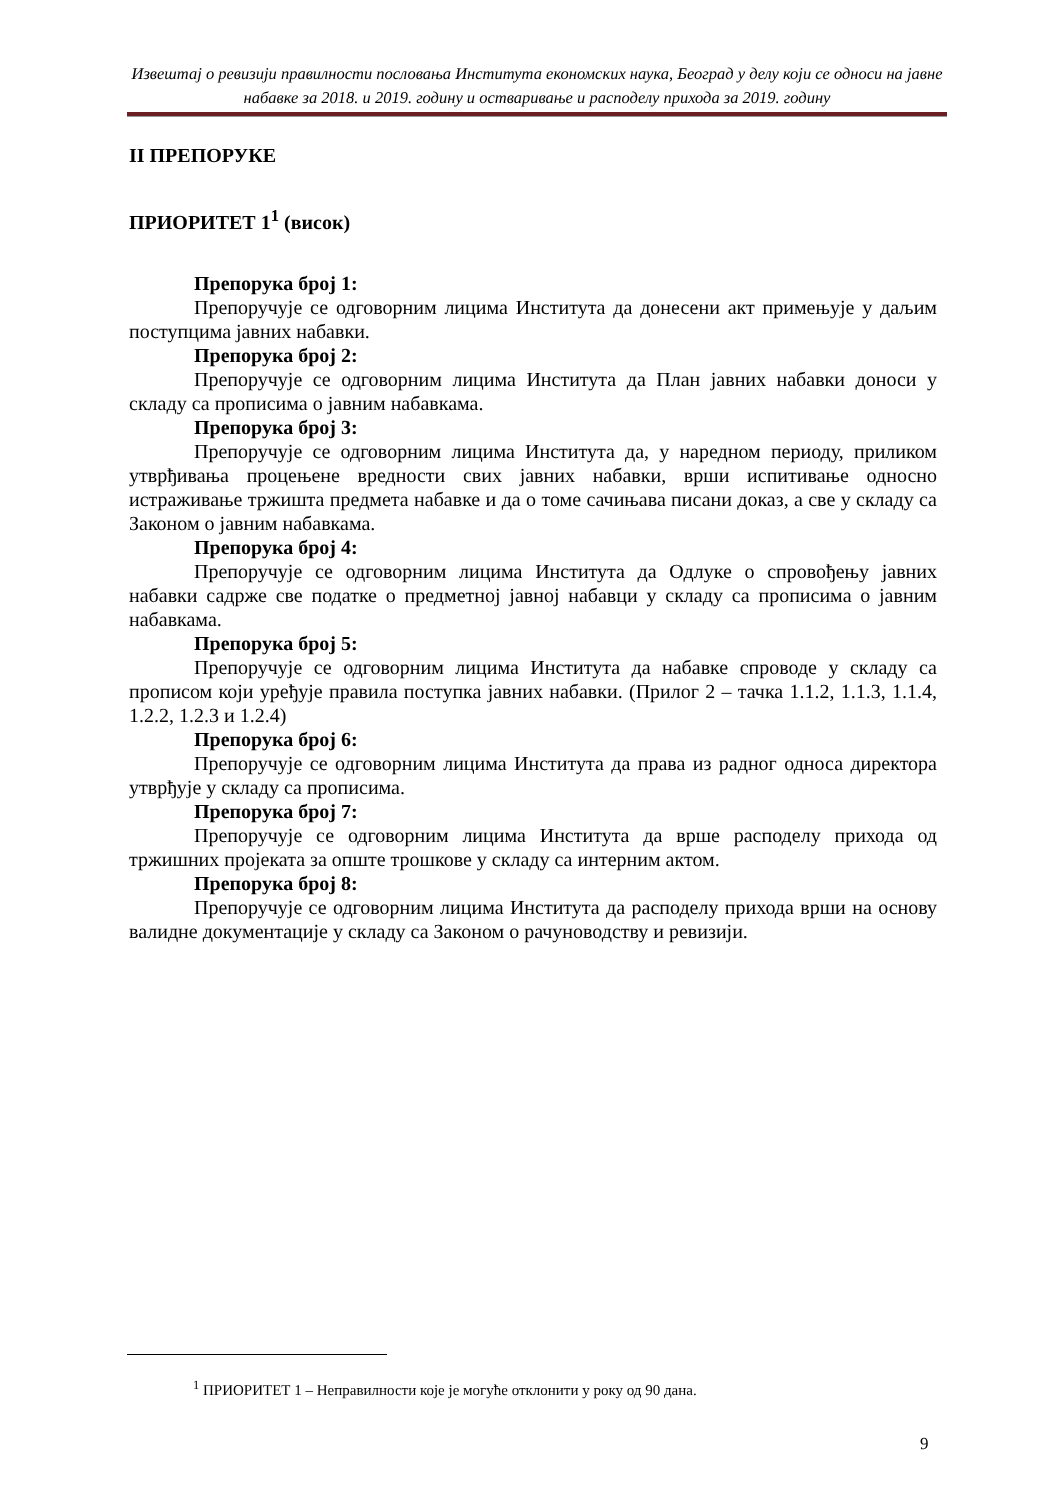Извештај о ревизији правилности пословања Института економских наука, Београд у делу који се односи на јавне набавке за 2018. и 2019. годину и остваривање и расподелу прихода за 2019. годину
II ПРЕПОРУКЕ
ПРИОРИТЕТ 1<sup>1</sup> (висок)
Препорука број 1:
Препоручује се одговорним лицима Института да донесени акт примењује у даљим поступцима јавних набавки.
Препорука број 2:
Препоручује се одговорним лицима Института да План јавних набавки доноси у складу са прописима о јавним набавкама.
Препорука број 3:
Препоручује се одговорним лицима Института да, у наредном периоду, приликом утврђивања процењене вредности свих јавних набавки, врши испитивање односно истраживање тржишта предмета набавке и да о томе сачињава писани доказ, а све у складу са Законом о јавним набавкама.
Препорука број 4:
Препоручује се одговорним лицима Института да Одлуке о спровођењу јавних набавки садрже све податке о предметној јавној набавци у складу са прописима о јавним набавкама.
Препорука број 5:
Препоручује се одговорним лицима Института да набавке спроводе у складу са прописом који уређује правила поступка јавних набавки. (Прилог 2 – тачка 1.1.2, 1.1.3, 1.1.4, 1.2.2, 1.2.3 и 1.2.4)
Препорука број 6:
Препоручује се одговорним лицима Института да права из радног односа директора утврђује у складу са прописима.
Препорука број 7:
Препоручује се одговорним лицима Института да врше расподелу прихода од тржишних пројеката за опште трошкове у складу са интерним актом.
Препорука број 8:
Препоручује се одговорним лицима Института да расподелу прихода врши на основу валидне документације у складу са Законом о рачуноводству и ревизији.
<sup>1</sup> ПРИОРИТЕТ 1 – Неправилности које је могуће отклонити у року од 90 дана.
9